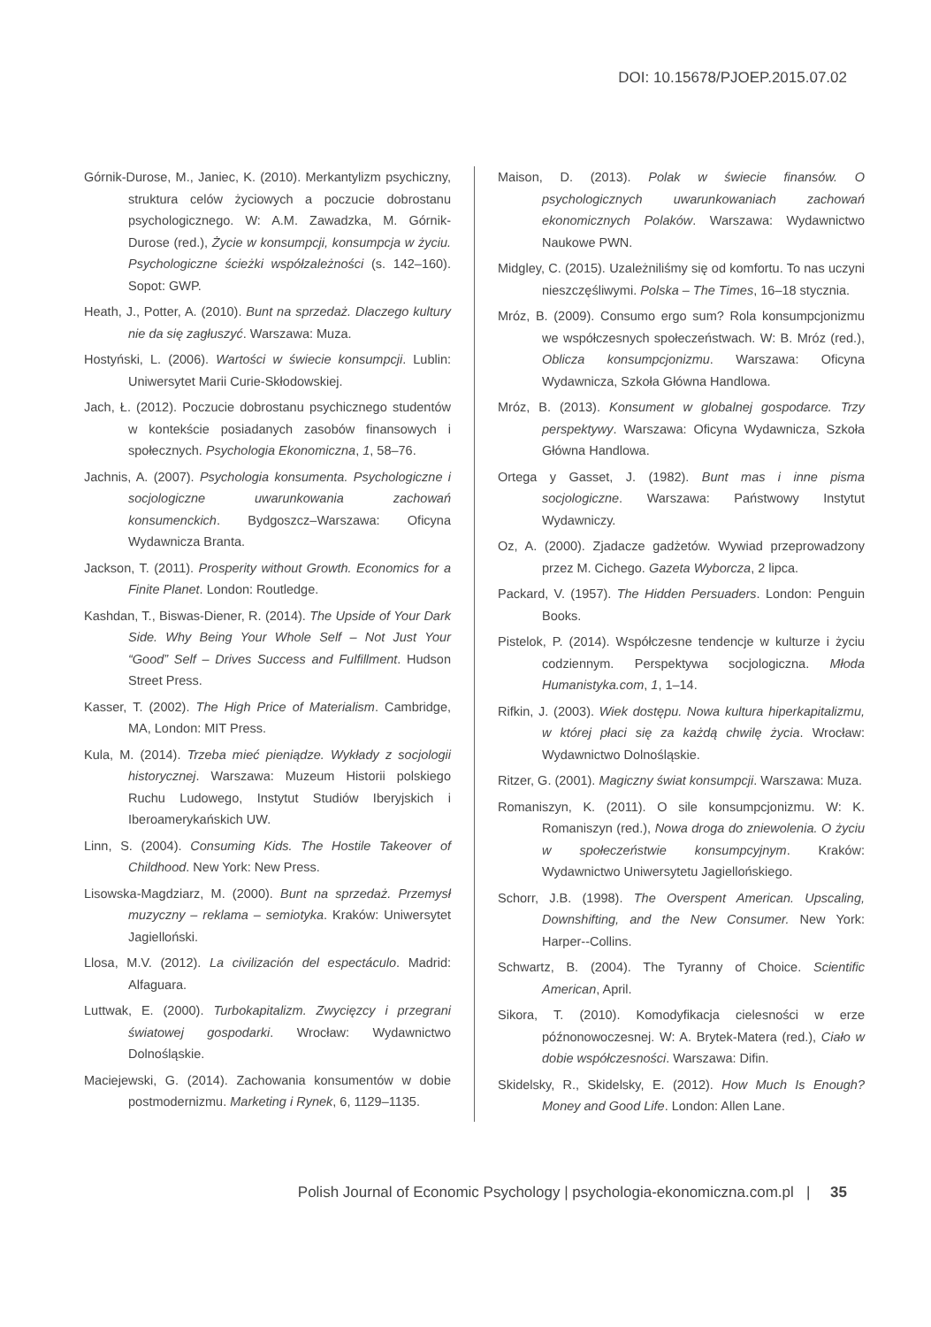DOI: 10.15678/PJOEP.2015.07.02
Górnik-Durose, M., Janiec, K. (2010). Merkantylizm psychiczny, struktura celów życiowych a poczucie dobrostanu psychologicznego. W: A.M. Zawadzka, M. Górnik-Durose (red.), Życie w konsumpcji, konsumpcja w życiu. Psychologiczne ścieżki współzależności (s. 142–160). Sopot: GWP.
Heath, J., Potter, A. (2010). Bunt na sprzedaż. Dlaczego kultury nie da się zagłuszyć. Warszawa: Muza.
Hostyński, L. (2006). Wartości w świecie konsumpcji. Lublin: Uniwersytet Marii Curie-Skłodowskiej.
Jach, Ł. (2012). Poczucie dobrostanu psychicznego studentów w kontekście posiadanych zasobów finansowych i społecznych. Psychologia Ekonomiczna, 1, 58–76.
Jachnis, A. (2007). Psychologia konsumenta. Psychologiczne i socjologiczne uwarunkowania zachowań konsumenckich. Bydgoszcz–Warszawa: Oficyna Wydawnicza Branta.
Jackson, T. (2011). Prosperity without Growth. Economics for a Finite Planet. London: Routledge.
Kashdan, T., Biswas-Diener, R. (2014). The Upside of Your Dark Side. Why Being Your Whole Self – Not Just Your “Good” Self – Drives Success and Fulfillment. Hudson Street Press.
Kasser, T. (2002). The High Price of Materialism. Cambridge, MA, London: MIT Press.
Kula, M. (2014). Trzeba mieć pieniądze. Wykłady z socjologii historycznej. Warszawa: Muzeum Historii polskiego Ruchu Ludowego, Instytut Studiów Iberyjskich i Iberoamerykańskich UW.
Linn, S. (2004). Consuming Kids. The Hostile Takeover of Childhood. New York: New Press.
Lisowska-Magdziarz, M. (2000). Bunt na sprzedaż. Przemysł muzyczny – reklama – semiotyka. Kraków: Uniwersytet Jagielloński.
Llosa, M.V. (2012). La civilización del espectáculo. Madrid: Alfaguara.
Luttwak, E. (2000). Turbokapitalizm. Zwycięzcy i przegrani światowej gospodarki. Wrocław: Wydawnictwo Dolnośląskie.
Maciejewski, G. (2014). Zachowania konsumentów w dobie postmodernizmu. Marketing i Rynek, 6, 1129–1135.
Maison, D. (2013). Polak w świecie finansów. O psychologicznych uwarunkowaniach zachowań ekonomicznych Polaków. Warszawa: Wydawnictwo Naukowe PWN.
Midgley, C. (2015). Uzależniliśmy się od komfortu. To nas uczyni nieszczęśliwymi. Polska – The Times, 16–18 stycznia.
Mróz, B. (2009). Consumo ergo sum? Rola konsumpcjonizmu we współczesnych społeczeństwach. W: B. Mróz (red.), Oblicza konsumpcjonizmu. Warszawa: Oficyna Wydawnicza, Szkoła Główna Handlowa.
Mróz, B. (2013). Konsument w globalnej gospodarce. Trzy perspektywy. Warszawa: Oficyna Wydawnicza, Szkoła Główna Handlowa.
Ortega y Gasset, J. (1982). Bunt mas i inne pisma socjologiczne. Warszawa: Państwowy Instytut Wydawniczy.
Oz, A. (2000). Zjadacze gadżetów. Wywiad przeprowadzony przez M. Cichego. Gazeta Wyborcza, 2 lipca.
Packard, V. (1957). The Hidden Persuaders. London: Penguin Books.
Pistelok, P. (2014). Współczesne tendencje w kulturze i życiu codziennym. Perspektywa socjologiczna. Młoda Humanistyka.com, 1, 1–14.
Rifkin, J. (2003). Wiek dostępu. Nowa kultura hiperkapitalizmu, w której płaci się za każdą chwilę życia. Wrocław: Wydawnictwo Dolnośląskie.
Ritzer, G. (2001). Magiczny świat konsumpcji. Warszawa: Muza.
Romaniszyn, K. (2011). O sile konsumpcjonizmu. W: K. Romaniszyn (red.), Nowa droga do zniewolenia. O życiu w społeczeństwie konsumpcyjnym. Kraków: Wydawnictwo Uniwersytetu Jagiellońskiego.
Schorr, J.B. (1998). The Overspent American. Upscaling, Downshifting, and the New Consumer. New York: Harper--Collins.
Schwartz, B. (2004). The Tyranny of Choice. Scientific American, April.
Sikora, T. (2010). Komodyfikacja cielesności w erze późnonowoczesnej. W: A. Brytek-Matera (red.), Ciało w dobie współczesności. Warszawa: Difin.
Skidelsky, R., Skidelsky, E. (2012). How Much Is Enough? Money and Good Life. London: Allen Lane.
Polish Journal of Economic Psychology | psychologia-ekonomiczna.com.pl | 35